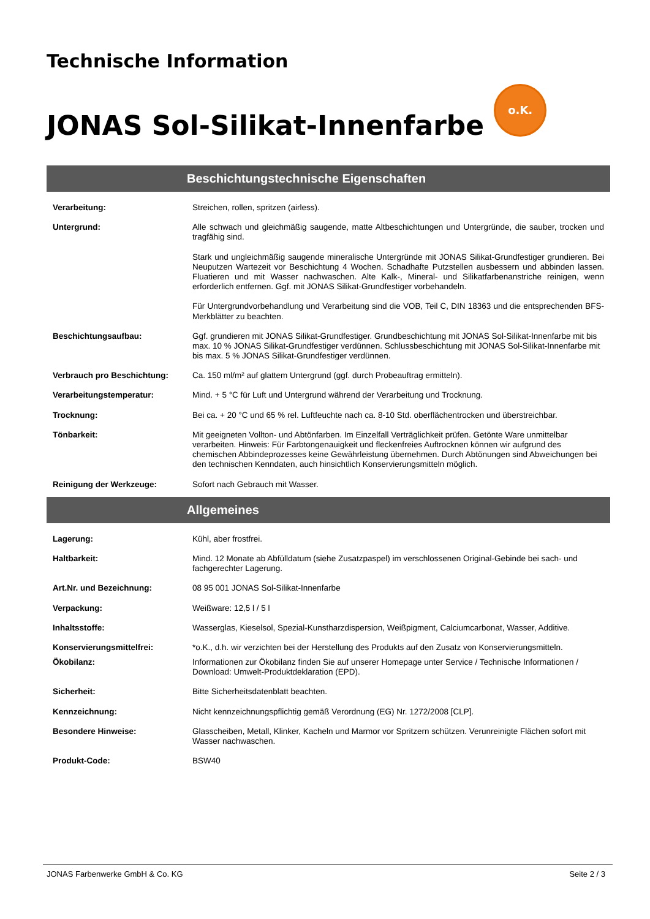Technische Information
JONAS Sol-Silikat-Innenfarbe o.K.
Beschichtungstechnische Eigenschaften
| Verarbeitung: | Streichen, rollen, spritzen (airless). |
| Untergrund: | Alle schwach und gleichmäßig saugende, matte Altbeschichtungen und Untergründe, die sauber, trocken und tragfähig sind. Stark und ungleichmäßig saugende mineralische Untergründe mit JONAS Silikat-Grundfestiger grundieren. Bei Neuputzen Wartezeit vor Beschichtung 4 Wochen. Schadhafte Putzstellen ausbessern und abbinden lassen. Fluatieren und mit Wasser nachwaschen. Alte Kalk-, Mineral- und Silikatfarbenanstriche reinigen, wenn erforderlich entfernen. Ggf. mit JONAS Silikat-Grundfestiger vorbehandeln. Für Untergrundvorbehandlung und Verarbeitung sind die VOB, Teil C, DIN 18363 und die entsprechenden BFS-Merkblätter zu beachten. |
| Beschichtungsaufbau: | Ggf. grundieren mit JONAS Silikat-Grundfestiger. Grundbeschichtung mit JONAS Sol-Silikat-Innenfarbe mit bis max. 10 % JONAS Silikat-Grundfestiger verdünnen. Schlussbeschichtung mit JONAS Sol-Silikat-Innenfarbe mit bis max. 5 % JONAS Silikat-Grundfestiger verdünnen. |
| Verbrauch pro Beschichtung: | Ca. 150 ml/m² auf glattem Untergrund (ggf. durch Probeauftrag ermitteln). |
| Verarbeitungstemperatur: | Mind. + 5 °C für Luft und Untergrund während der Verarbeitung und Trocknung. |
| Trocknung: | Bei ca. + 20 °C und 65 % rel. Luftfeuchte nach ca. 8-10 Std. oberflächentrocken und überstreichbar. |
| Tönbarkeit: | Mit geeigneten Vollton- und Abtönfarben. Im Einzelfall Verträglichkeit prüfen. Getönte Ware unmittelbar verarbeiten. Hinweis: Für Farbtongenauigkeit und fleckenfreies Auftrocknen können wir aufgrund des chemischen Abbindeprozesses keine Gewährleistung übernehmen. Durch Abtönungen sind Abweichungen bei den technischen Kenndaten, auch hinsichtlich Konservierungsmitteln möglich. |
| Reinigung der Werkzeuge: | Sofort nach Gebrauch mit Wasser. |
Allgemeines
| Lagerung: | Kühl, aber frostfrei. |
| Haltbarkeit: | Mind. 12 Monate ab Abfülldatum (siehe Zusatzpaspel) im verschlossenen Original-Gebinde bei sach- und fachgerechter Lagerung. |
| Art.Nr. und Bezeichnung: | 08 95 001 JONAS Sol-Silikat-Innenfarbe |
| Verpackung: | Weißware: 12,5 l / 5 l |
| Inhaltsstoffe: | Wasserglas, Kieselsol, Spezial-Kunstharzdispersion, Weißpigment, Calciumcarbonat, Wasser, Additive. |
| Konservierungsmittelfrei: | *o.K., d.h. wir verzichten bei der Herstellung des Produkts auf den Zusatz von Konservierungsmitteln. |
| Ökobilanz: | Informationen zur Ökobilanz finden Sie auf unserer Homepage unter Service / Technische Informationen / Download: Umwelt-Produktdeklaration (EPD). |
| Sicherheit: | Bitte Sicherheitsdatenblatt beachten. |
| Kennzeichnung: | Nicht kennzeichnungspflichtig gemäß Verordnung (EG) Nr. 1272/2008 [CLP]. |
| Besondere Hinweise: | Glasscheiben, Metall, Klinker, Kacheln und Marmor vor Spritzern schützen. Verunreinigte Flächen sofort mit Wasser nachwaschen. |
| Produkt-Code: | BSW40 |
JONAS Farbenwerke GmbH & Co. KG Seite 2 / 3